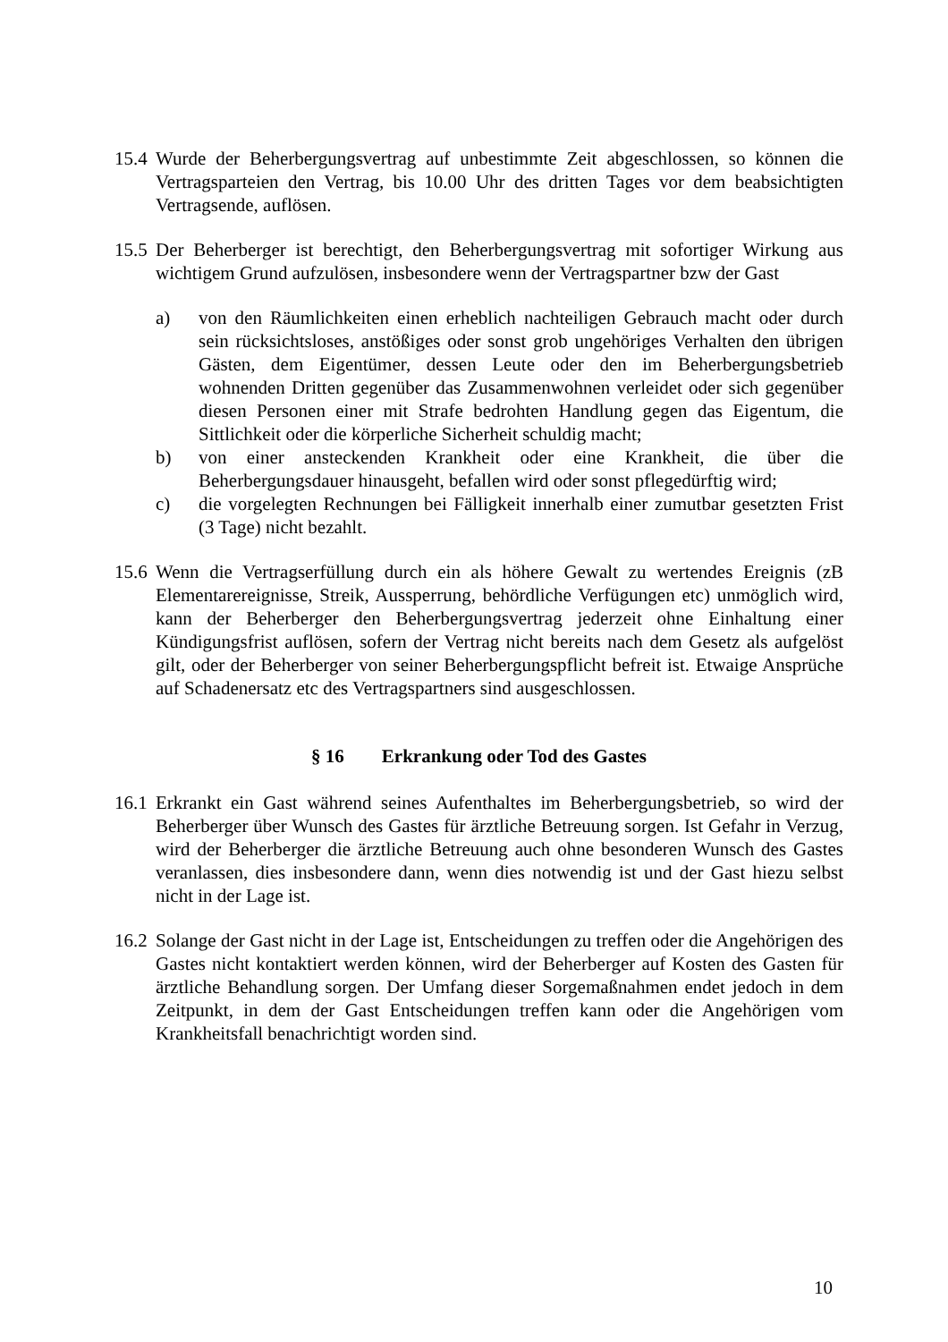15.4
Wurde der Beherbergungsvertrag auf unbestimmte Zeit abgeschlossen, so können die Vertragsparteien den Vertrag, bis 10.00 Uhr des dritten Tages vor dem beabsichtigten Vertragsende, auflösen.
15.5
Der Beherberger ist berechtigt, den Beherbergungsvertrag mit sofortiger Wirkung aus wichtigem Grund aufzulösen, insbesondere wenn der Vertragspartner bzw der Gast
a) von den Räumlichkeiten einen erheblich nachteiligen Gebrauch macht oder durch sein rücksichtsloses, anstößiges oder sonst grob ungehöriges Verhalten den übrigen Gästen, dem Eigentümer, dessen Leute oder den im Beherbergungsbetrieb wohnenden Dritten gegenüber das Zusammenwohnen verleidet oder sich gegenüber diesen Personen einer mit Strafe bedrohten Handlung gegen das Eigentum, die Sittlichkeit oder die körperliche Sicherheit schuldig macht;
b) von einer ansteckenden Krankheit oder eine Krankheit, die über die Beherbergungsdauer hinausgeht, befallen wird oder sonst pflegedürftig wird;
c) die vorgelegten Rechnungen bei Fälligkeit innerhalb einer zumutbar gesetzten Frist (3 Tage) nicht bezahlt.
15.6
Wenn die Vertragserfüllung durch ein als höhere Gewalt zu wertendes Ereignis (zB Elementarereignisse, Streik, Aussperrung, behördliche Verfügungen etc) unmöglich wird, kann der Beherberger den Beherbergungsvertrag jederzeit ohne Einhaltung einer Kündigungsfrist auflösen, sofern der Vertrag nicht bereits nach dem Gesetz als aufgelöst gilt, oder der Beherberger von seiner Beherbergungspflicht befreit ist. Etwaige Ansprüche auf Schadenersatz etc des Vertragspartners sind ausgeschlossen.
§ 16 Erkrankung oder Tod des Gastes
16.1
Erkrankt ein Gast während seines Aufenthaltes im Beherbergungsbetrieb, so wird der Beherberger über Wunsch des Gastes für ärztliche Betreuung sorgen. Ist Gefahr in Verzug, wird der Beherberger die ärztliche Betreuung auch ohne besonderen Wunsch des Gastes veranlassen, dies insbesondere dann, wenn dies notwendig ist und der Gast hiezu selbst nicht in der Lage ist.
16.2
Solange der Gast nicht in der Lage ist, Entscheidungen zu treffen oder die Angehörigen des Gastes nicht kontaktiert werden können, wird der Beherberger auf Kosten des Gasten für ärztliche Behandlung sorgen. Der Umfang dieser Sorgemaßnahmen endet jedoch in dem Zeitpunkt, in dem der Gast Entscheidungen treffen kann oder die Angehörigen vom Krankheitsfall benachrichtigt worden sind.
10